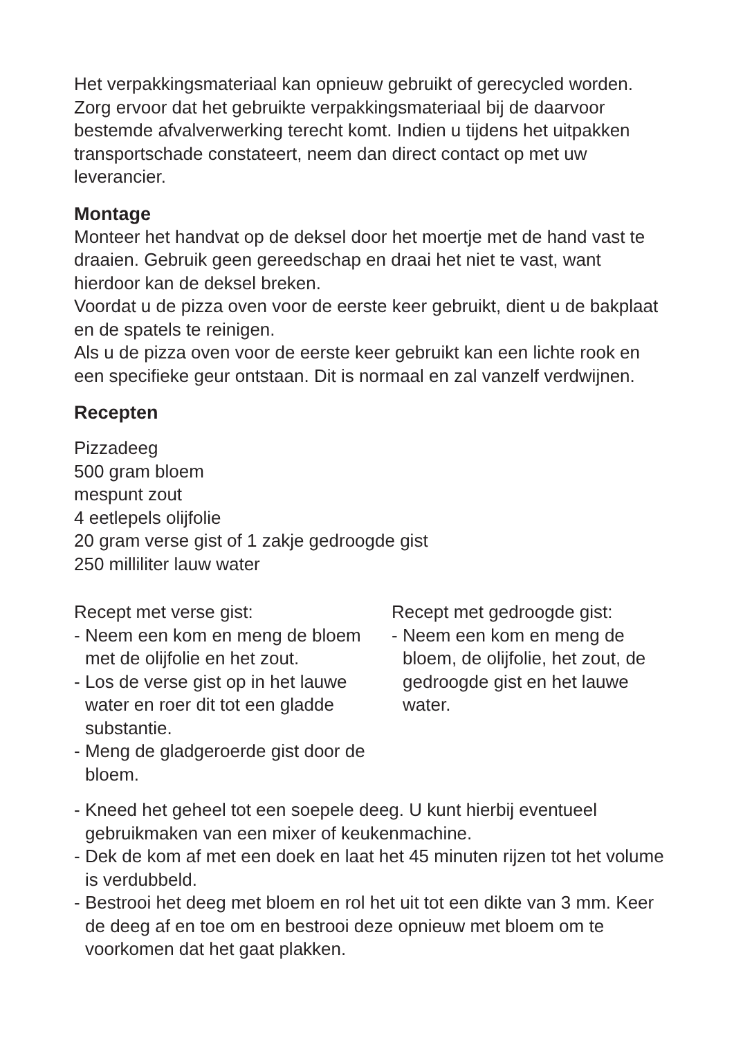Het verpakkingsmateriaal kan opnieuw gebruikt of gerecycled worden. Zorg ervoor dat het gebruikte verpakkingsmateriaal bij de daarvoor bestemde afvalverwerking terecht komt. Indien u tijdens het uitpakken transportschade constateert, neem dan direct contact op met uw leverancier.
Montage
Monteer het handvat op de deksel door het moertje met de hand vast te draaien. Gebruik geen gereedschap en draai het niet te vast, want hierdoor kan de deksel breken.
Voordat u de pizza oven voor de eerste keer gebruikt, dient u de bakplaat en de spatels te reinigen.
Als u de pizza oven voor de eerste keer gebruikt kan een lichte rook en een specifieke geur ontstaan. Dit is normaal en zal vanzelf verdwijnen.
Recepten
Pizzadeeg
500 gram bloem
mespunt zout
4 eetlepels olijfolie
20 gram verse gist of 1 zakje gedroogde gist
250 milliliter lauw water
Recept met verse gist:
- Neem een kom en meng de bloem met de olijfolie en het zout.
- Los de verse gist op in het lauwe water en roer dit tot een gladde substantie.
- Meng de gladgeroerde gist door de bloem.
Recept met gedroogde gist:
- Neem een kom en meng de bloem, de olijfolie, het zout, de gedroogde gist en het lauwe water.
- Kneed het geheel tot een soepele deeg. U kunt hierbij eventueel gebruikmaken van een mixer of keukenmachine.
- Dek de kom af met een doek en laat het 45 minuten rijzen tot het volume is verdubbeld.
- Bestrooi het deeg met bloem en rol het uit tot een dikte van 3 mm. Keer de deeg af en toe om en bestrooi deze opnieuw met bloem om te voorkomen dat het gaat plakken.